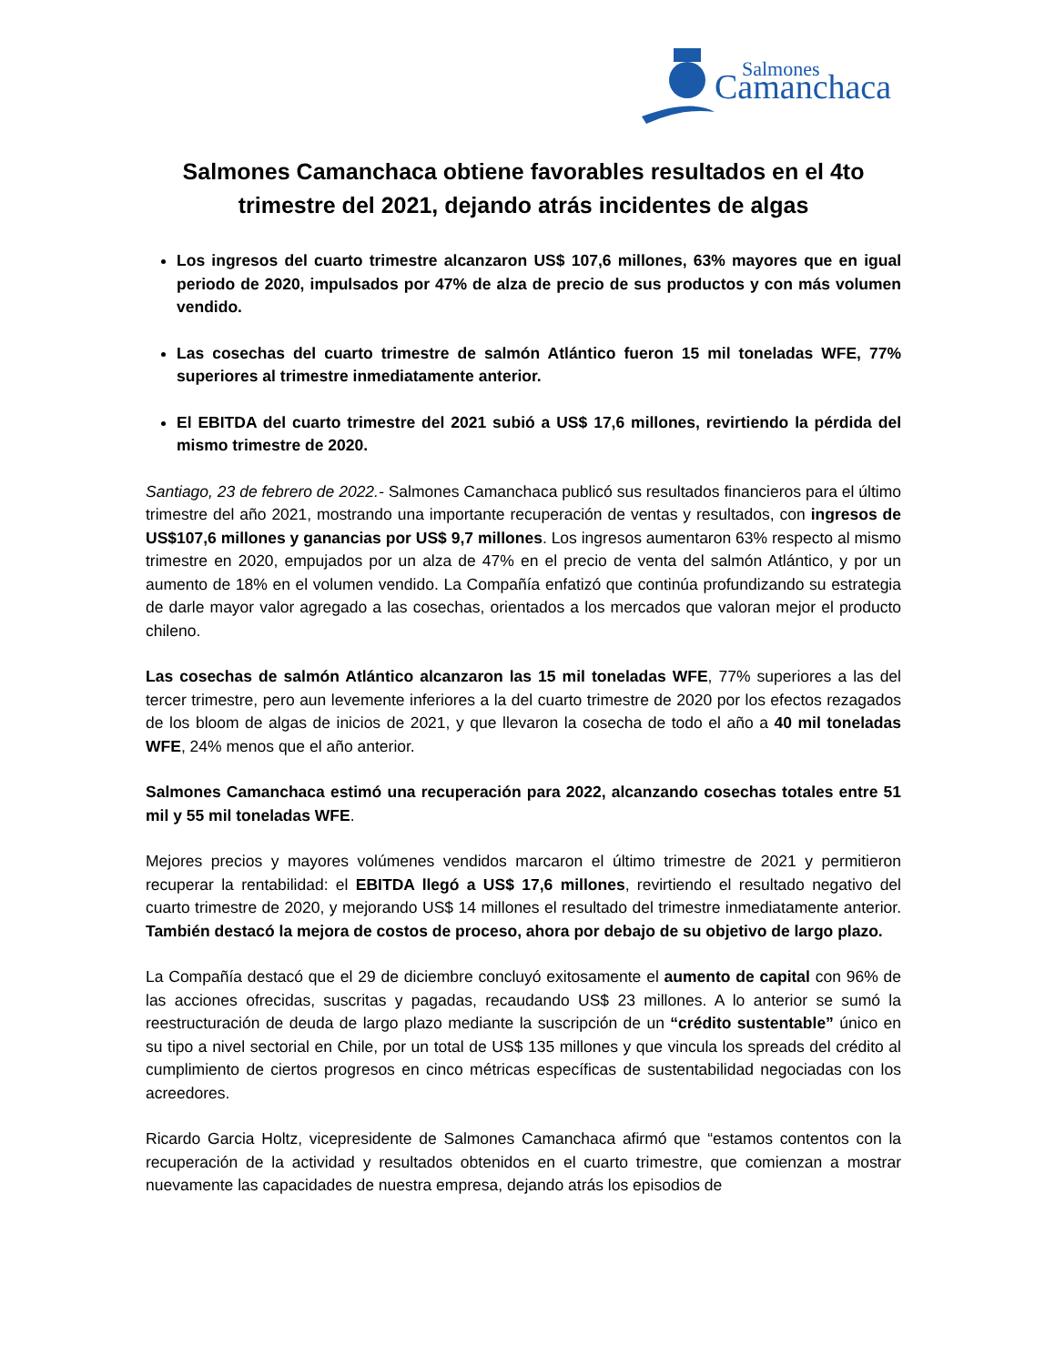Salmones
Camanchaca
Salmones Camanchaca obtiene favorables resultados en el 4to trimestre del 2021, dejando atrás incidentes de algas
Los ingresos del cuarto trimestre alcanzaron US$ 107,6 millones, 63% mayores que en igual periodo de 2020, impulsados por 47% de alza de precio de sus productos y con más volumen vendido.
Las cosechas del cuarto trimestre de salmón Atlántico fueron 15 mil toneladas WFE, 77% superiores al trimestre inmediatamente anterior.
El EBITDA del cuarto trimestre del 2021 subió a US$ 17,6 millones, revirtiendo la pérdida del mismo trimestre de 2020.
Santiago, 23 de febrero de 2022.- Salmones Camanchaca publicó sus resultados financieros para el último trimestre del año 2021, mostrando una importante recuperación de ventas y resultados, con ingresos de US$107,6 millones y ganancias por US$ 9,7 millones. Los ingresos aumentaron 63% respecto al mismo trimestre en 2020, empujados por un alza de 47% en el precio de venta del salmón Atlántico, y por un aumento de 18% en el volumen vendido. La Compañía enfatizó que continúa profundizando su estrategia de darle mayor valor agregado a las cosechas, orientados a los mercados que valoran mejor el producto chileno.
Las cosechas de salmón Atlántico alcanzaron las 15 mil toneladas WFE, 77% superiores a las del tercer trimestre, pero aun levemente inferiores a la del cuarto trimestre de 2020 por los efectos rezagados de los bloom de algas de inicios de 2021, y que llevaron la cosecha de todo el año a 40 mil toneladas WFE, 24% menos que el año anterior.
Salmones Camanchaca estimó una recuperación para 2022, alcanzando cosechas totales entre 51 mil y 55 mil toneladas WFE.
Mejores precios y mayores volúmenes vendidos marcaron el último trimestre de 2021 y permitieron recuperar la rentabilidad: el EBITDA llegó a US$ 17,6 millones, revirtiendo el resultado negativo del cuarto trimestre de 2020, y mejorando US$ 14 millones el resultado del trimestre inmediatamente anterior. También destacó la mejora de costos de proceso, ahora por debajo de su objetivo de largo plazo.
La Compañía destacó que el 29 de diciembre concluyó exitosamente el aumento de capital con 96% de las acciones ofrecidas, suscritas y pagadas, recaudando US$ 23 millones. A lo anterior se sumó la reestructuración de deuda de largo plazo mediante la suscripción de un “crédito sustentable” único en su tipo a nivel sectorial en Chile, por un total de US$ 135 millones y que vincula los spreads del crédito al cumplimiento de ciertos progresos en cinco métricas específicas de sustentabilidad negociadas con los acreedores.
Ricardo Garcia Holtz, vicepresidente de Salmones Camanchaca afirmó que “estamos contentos con la recuperación de la actividad y resultados obtenidos en el cuarto trimestre, que comienzan a mostrar nuevamente las capacidades de nuestra empresa, dejando atrás los episodios de